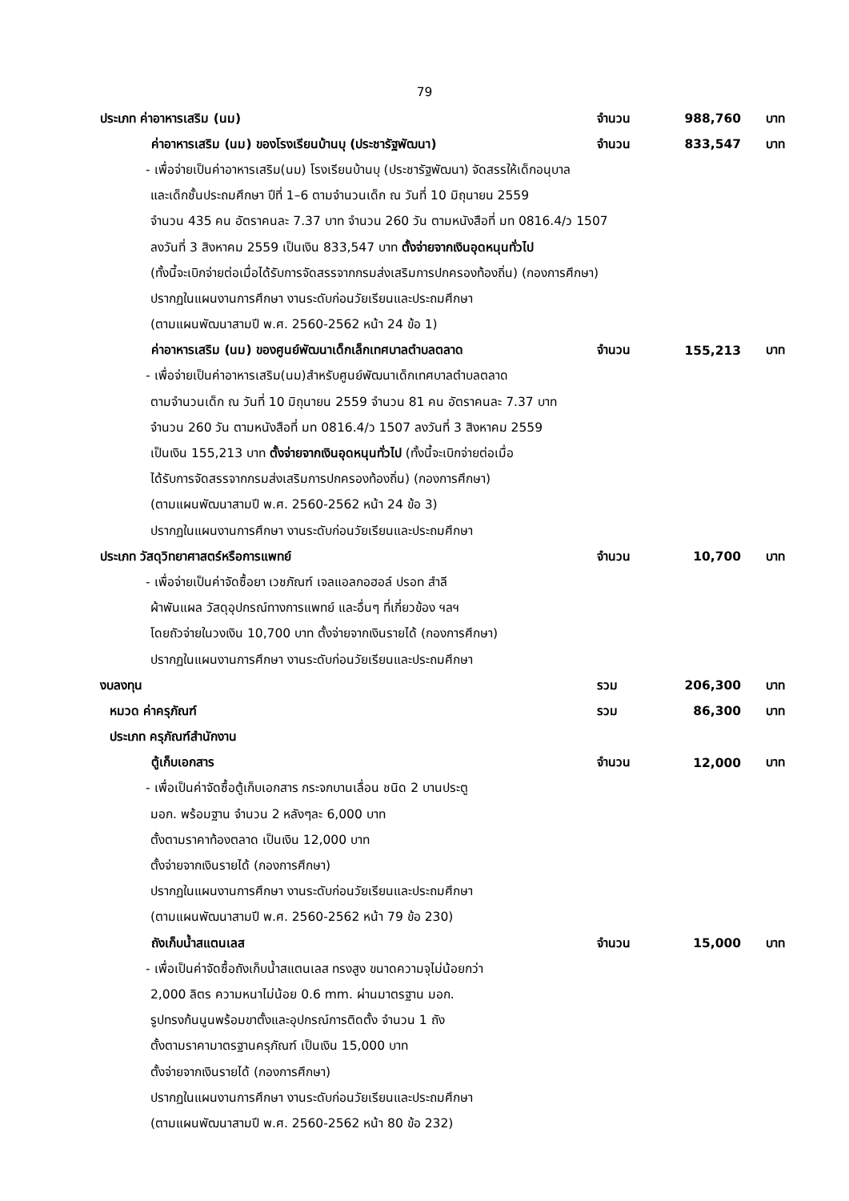79
ประเภท ค่าอาหารเสริม (นม) จำนวน 988,760 บาท
ค่าอาหารเสริม (นม) ของโรงเรียนบ้านบุ (ประชารัฐพัฒนา) จำนวน 833,547 บาท
- เพื่อจ่ายเป็นค่าอาหารเสริม(นม) โรงเรียนบ้านบุ (ประชารัฐพัฒนา) จัดสรรให้เด็กอนุบาล
และเด็กชั้นประถมศึกษา ปีที่ 1–6 ตามจำนวนเด็ก ณ วันที่ 10 มิถุนายน 2559
จำนวน 435 คน อัตราคนละ 7.37 บาท จำนวน 260 วัน ตามหนังสือที่ มท 0816.4/ว 1507
ลงวันที่ 3 สิงหาคม 2559 เป็นเงิน 833,547 บาท ตั้งจ่ายจากเงินอุดหนุนทั่วไป
(ทั้งนี้จะเบิกจ่ายต่อเมื่อได้รับการจัดสรรจากกรมส่งเสริมการปกครองท้องถิ่น) (กองการศึกษา)
ปรากฏในแผนงานการศึกษา งานระดับก่อนวัยเรียนและประถมศึกษา
(ตามแผนพัฒนาสามปี พ.ศ. 2560-2562 หน้า 24 ข้อ 1)
ค่าอาหารเสริม (นม) ของศูนย์พัฒนาเด็กเล็กเทศบาลตำบลตลาด จำนวน 155,213 บาท
- เพื่อจ่ายเป็นค่าอาหารเสริม(นม)สำหรับศูนย์พัฒนาเด็กเทศบาลตำบลตลาด
ตามจำนวนเด็ก ณ วันที่ 10 มิถุนายน 2559 จำนวน 81 คน อัตราคนละ 7.37 บาท
จำนวน 260 วัน ตามหนังสือที่ มท 0816.4/ว 1507 ลงวันที่ 3 สิงหาคม 2559
เป็นเงิน 155,213 บาท ตั้งจ่ายจากเงินอุดหนุนทั่วไป (ทั้งนี้จะเบิกจ่ายต่อเมื่อ
ได้รับการจัดสรรจากกรมส่งเสริมการปกครองท้องถิ่น) (กองการศึกษา)
(ตามแผนพัฒนาสามปี พ.ศ. 2560-2562 หน้า 24 ข้อ 3)
ปรากฏในแผนงานการศึกษา งานระดับก่อนวัยเรียนและประถมศึกษา
ประเภท วัสดุวิทยาศาสตร์หรือการแพทย์ จำนวน 10,700 บาท
- เพื่อจ่ายเป็นค่าจัดซื้อยา เวชภัณฑ์ เจลแอลกอฮอล์ ปรอท สำลี
ผ้าพันแผล วัสดุอุปกรณ์ทางการแพทย์ และอื่นๆ ที่เกี่ยวข้อง ฯลฯ
โดยถัวจ่ายในวงเงิน 10,700 บาท ตั้งจ่ายจากเงินรายได้ (กองการศึกษา)
ปรากฏในแผนงานการศึกษา งานระดับก่อนวัยเรียนและประถมศึกษา
งบลงทุน รวม 206,300 บาท
หมวด ค่าครุภัณฑ์ รวม 86,300 บาท
ประเภท ครุภัณฑ์สำนักงาน
ตู้เก็บเอกสาร จำนวน 12,000 บาท
- เพื่อเป็นค่าจัดซื้อตู้เก็บเอกสาร กระจกบานเลื่อน ชนิด 2 บานประตู
มอก. พร้อมฐาน จำนวน 2 หลังๆละ 6,000 บาท
ตั้งตามราคาท้องตลาด เป็นเงิน 12,000 บาท
ตั้งจ่ายจากเงินรายได้ (กองการศึกษา)
ปรากฏในแผนงานการศึกษา งานระดับก่อนวัยเรียนและประถมศึกษา
(ตามแผนพัฒนาสามปี พ.ศ. 2560-2562 หน้า 79 ข้อ 230)
ถังเก็บน้ำสแตนเลส จำนวน 15,000 บาท
- เพื่อเป็นค่าจัดซื้อถังเก็บน้ำสแตนเลส ทรงสูง ขนาดความจุไม่น้อยกว่า
2,000 ลิตร ความหนาไม่น้อย 0.6 mm. ผ่านมาตรฐาน มอก.
รูปทรงก้นนูนพร้อมขาตั้งและอุปกรณ์การติดตั้ง จำนวน 1 ถัง
ตั้งตามราคามาตรฐานครุภัณฑ์ เป็นเงิน 15,000 บาท
ตั้งจ่ายจากเงินรายได้ (กองการศึกษา)
ปรากฏในแผนงานการศึกษา งานระดับก่อนวัยเรียนและประถมศึกษา
(ตามแผนพัฒนาสามปี พ.ศ. 2560-2562 หน้า 80 ข้อ 232)